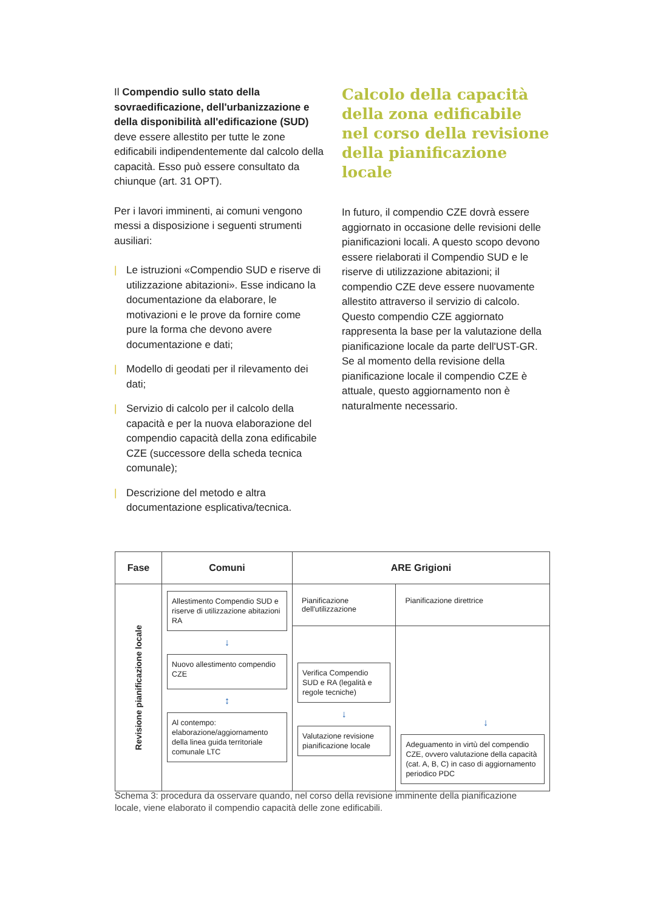Il Compendio sullo stato della sovraedificazione, dell'urbanizzazione e della disponibilità all'edificazione (SUD) deve essere allestito per tutte le zone edificabili indipendentemente dal calcolo della capacità. Esso può essere consultato da chiunque (art. 31 OPT).
Per i lavori imminenti, ai comuni vengono messi a disposizione i seguenti strumenti ausiliari:
| Le istruzioni «Compendio SUD e riserve di utilizzazione abitazioni». Esse indicano la documentazione da elaborare, le motivazioni e le prove da fornire come pure la forma che devono avere documentazione e dati;
| Modello di geodati per il rilevamento dei dati;
| Servizio di calcolo per il calcolo della capacità e per la nuova elaborazione del compendio capacità della zona edificabile CZE (successore della scheda tecnica comunale);
| Descrizione del metodo e altra documentazione esplicativa/tecnica.
Calcolo della capacità della zona edificabile nel corso della revisione della pianificazione locale
In futuro, il compendio CZE dovrà essere aggiornato in occasione delle revisioni delle pianificazioni locali. A questo scopo devono essere rielaborati il Compendio SUD e le riserve di utilizzazione abitazioni; il compendio CZE deve essere nuovamente allestito attraverso il servizio di calcolo. Questo compendio CZE aggiornato rappresenta la base per la valutazione della pianificazione locale da parte dell'UST-GR. Se al momento della revisione della pianificazione locale il compendio CZE è attuale, questo aggiornamento non è naturalmente necessario.
| Fase | Comuni | ARE Grigioni | |
| --- | --- | --- | --- |
| Revisione pianificazione locale | Allestimento Compendio SUD e riserve di utilizzazione abitazioni RA ↓ Nuovo allestimento compendio CZE ↕ Al contempo: elaborazione/aggiornamento della linea guida territoriale comunale LTC | Pianificazione dell'utilizzazione | Pianificazione direttrice |
| | | Verifica Compendio SUD e RA (legalità e regole tecniche) ↓ Valutazione revisione pianificazione locale | ↓ Adeguamento in virtù del compendio CZE, ovvero valutazione della capacità (cat. A, B, C) in caso di aggiornamento periodico PDC |
Schema 3: procedura da osservare quando, nel corso della revisione imminente della pianificazione locale, viene elaborato il compendio capacità delle zone edificabili.